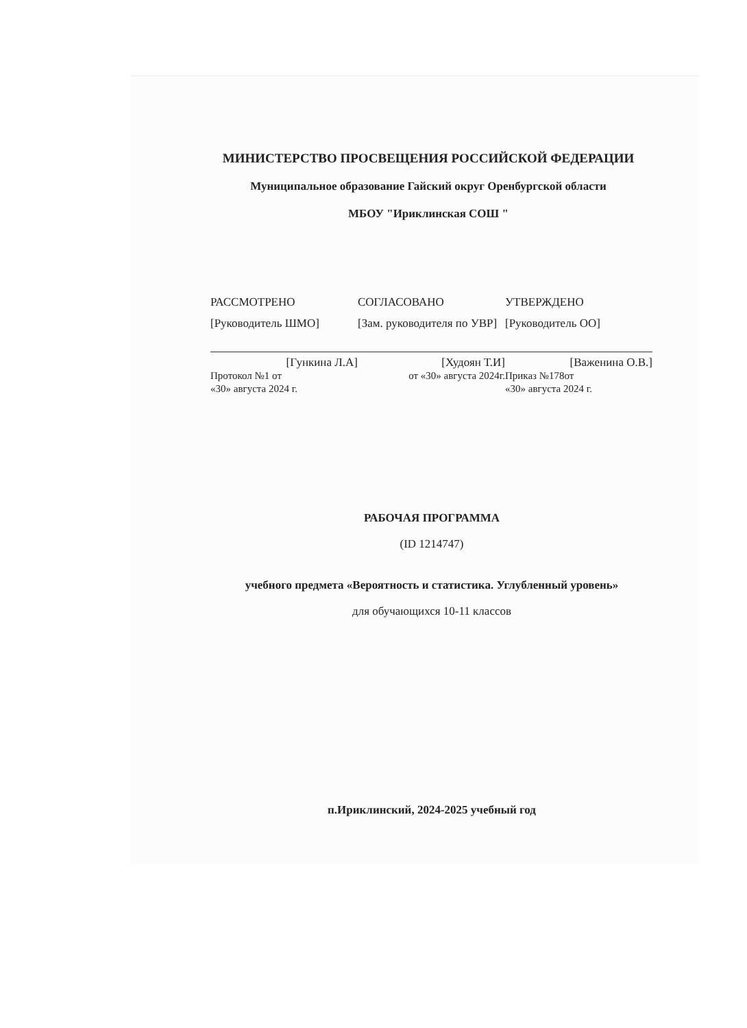МИНИСТЕРСТВО ПРОСВЕЩЕНИЯ РОССИЙСКОЙ ФЕДЕРАЦИИ
Муниципальное образование Гайский округ Оренбургской области
МБОУ "Ириклинская СОШ "
РАССМОТРЕНО
[Руководитель ШМО]
[Гункина Л.А]
Протокол №1 от
«30» августа 2024 г.
СОГЛАСОВАНО
[Зам. руководителя по УВР]
[Худоян Т.И]
от «30» августа 2024г.
УТВЕРЖДЕНО
[Руководитель ОО]
[Важенина О.В.]
Приказ №178от
«30» августа 2024 г.
РАБОЧАЯ ПРОГРАММА
(ID 1214747)
учебного предмета «Вероятность и статистика. Углубленный уровень»
для обучающихся 10-11 классов
п.Ириклинский, 2024-2025 учебный год